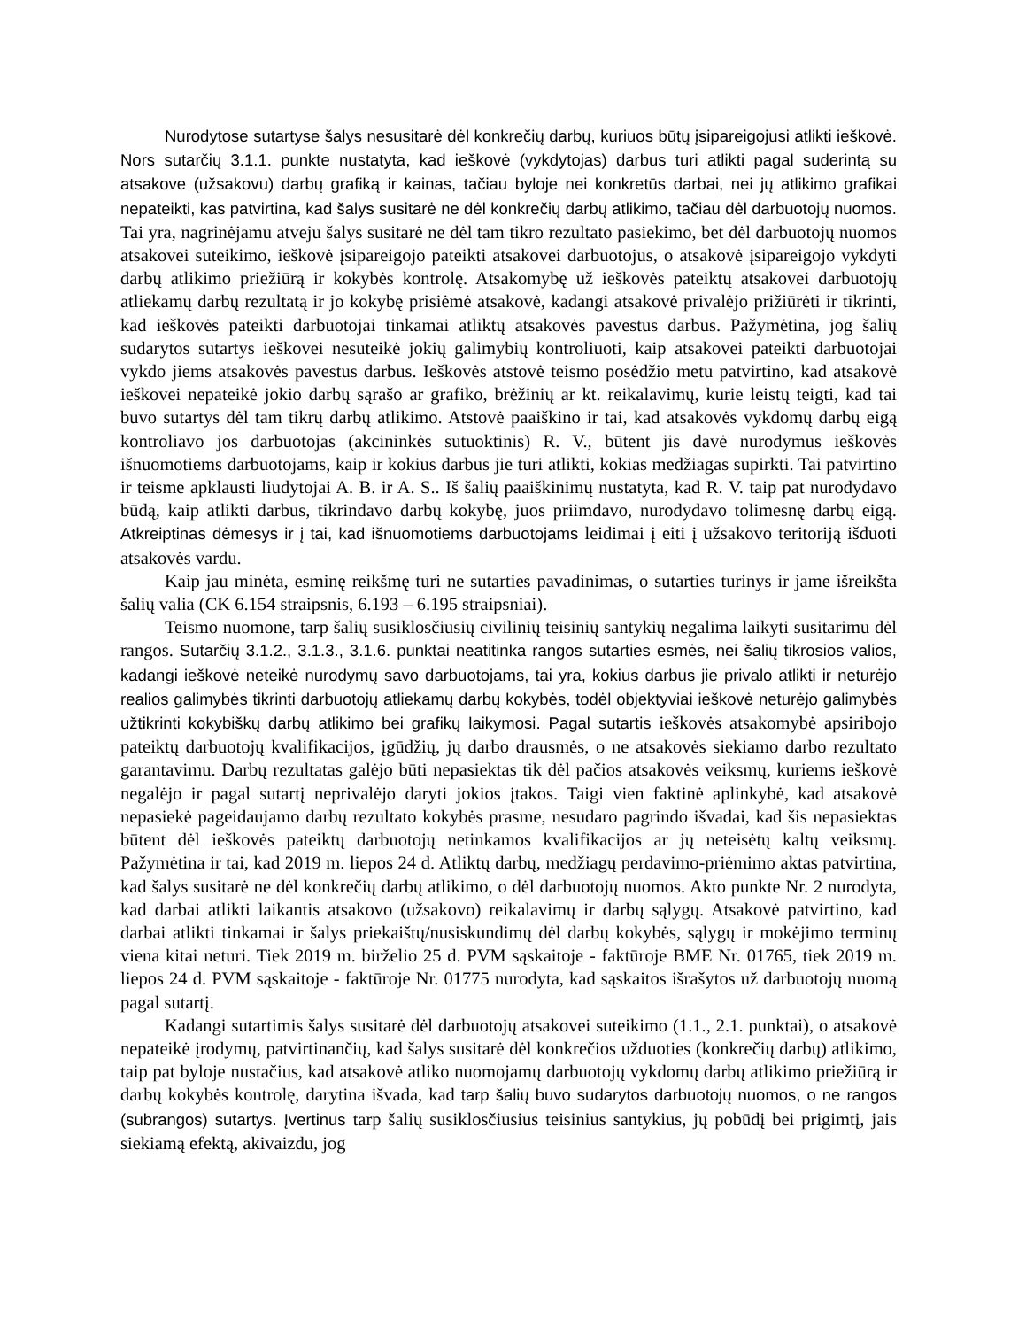Nurodytose sutartyse šalys nesusitarė dėl konkrečių darbų, kuriuos būtų įsipareigojusi atlikti ieškovė. Nors sutarčių 3.1.1. punkte nustatyta, kad ieškovė (vykdytojas) darbus turi atlikti pagal suderintą su atsakove (užsakovu) darbų grafiką ir kainas, tačiau byloje nei konkretūs darbai, nei jų atlikimo grafikai nepateikti, kas patvirtina, kad šalys susitarė ne dėl konkrečių darbų atlikimo, tačiau dėl darbuotojų nuomos. Tai yra, nagrinėjamu atveju šalys susitarė ne dėl tam tikro rezultato pasiekimo, bet dėl darbuotojų nuomos atsakovei suteikimo, ieškovė įsipareigojo pateikti atsakovei darbuotojus, o atsakovė įsipareigojo vykdyti darbų atlikimo priežiūrą ir kokybės kontrolę. Atsakomybę už ieškovės pateiktų atsakovei darbuotojų atliekamų darbų rezultatą ir jo kokybę prisiėmė atsakovė, kadangi atsakovė privalėjo prižiūrėti ir tikrinti, kad ieškovės pateikti darbuotojai tinkamai atliktų atsakovės pavestus darbus. Pažymėtina, jog šalių sudarytos sutartys ieškovei nesuteikė jokių galimybių kontroliuoti, kaip atsakovei pateikti darbuotojai vykdo jiems atsakovės pavestus darbus. Ieškovės atstovė teismo posėdžio metu patvirtino, kad atsakovė ieškovei nepateikė jokio darbų sąrašo ar grafiko, brėžinių ar kt. reikalavimų, kurie leistų teigti, kad tai buvo sutartys dėl tam tikrų darbų atlikimo. Atstovė paaiškino ir tai, kad atsakovės vykdomų darbų eigą kontroliavo jos darbuotojas (akcininkės sutuoktinis) R. V., būtent jis davė nurodymus ieškovės išnuomotiems darbuotojams, kaip ir kokius darbus jie turi atlikti, kokias medžiagas supirkti. Tai patvirtino ir teisme apklausti liudytojai A. B. ir A. S.. Iš šalių paaiškinimų nustatyta, kad R. V. taip pat nurodydavo būdą, kaip atlikti darbus, tikrindavo darbų kokybę, juos priimdavo, nurodydavo tolimesnę darbų eigą. Atkreiptinas dėmesys ir į tai, kad išnuomotiems darbuotojams leidimai į eiti į užsakovo teritoriją išduoti atsakovės vardu.
Kaip jau minėta, esminę reikšmę turi ne sutarties pavadinimas, o sutarties turinys ir jame išreikšta šalių valia (CK 6.154 straipsnis, 6.193 – 6.195 straipsniai).
Teismo nuomone, tarp šalių susiklosčiusių civilinių teisinių santykių negalima laikyti susitarimu dėl rangos. Sutarčių 3.1.2., 3.1.3., 3.1.6. punktai neatitinka rangos sutarties esmės, nei šalių tikrosios valios, kadangi ieškovė neteikė nurodymų savo darbuotojams, tai yra, kokius darbus jie privalo atlikti ir neturėjo realios galimybės tikrinti darbuotojų atliekamų darbų kokybės, todėl objektyviai ieškovė neturėjo galimybės užtikrinti kokybiškų darbų atlikimo bei grafikų laikymosi. Pagal sutartis ieškovės atsakomybė apsiribojo pateiktų darbuotojų kvalifikacijos, įgūdžių, jų darbo drausmės, o ne atsakovės siekiamo darbo rezultato garantavimu. Darbų rezultatas galėjo būti nepasiektas tik dėl pačios atsakovės veiksmų, kuriems ieškovė negalėjo ir pagal sutartį neprivalėjo daryti jokios įtakos. Taigi vien faktinė aplinkybė, kad atsakovė nepasiekė pageidaujamo darbų rezultato kokybės prasme, nesudaro pagrindo išvadai, kad šis nepasiektas būtent dėl ieškovės pateiktų darbuotojų netinkamos kvalifikacijos ar jų neteisėtų kaltų veiksmų. Pažymėtina ir tai, kad 2019 m. liepos 24 d. Atliktų darbų, medžiagų perdavimo-priėmimo aktas patvirtina, kad šalys susitarė ne dėl konkrečių darbų atlikimo, o dėl darbuotojų nuomos. Akto punkte Nr. 2 nurodyta, kad darbai atlikti laikantis atsakovo (užsakovo) reikalavimų ir darbų sąlygų. Atsakovė patvirtino, kad darbai atlikti tinkamai ir šalys priekaištų/nusiskundimų dėl darbų kokybės, sąlygų ir mokėjimo terminų viena kitai neturi. Tiek 2019 m. birželio 25 d. PVM sąskaitoje - faktūroje BME Nr. 01765, tiek 2019 m. liepos 24 d. PVM sąskaitoje - faktūroje Nr. 01775 nurodyta, kad sąskaitos išrašytos už darbuotojų nuomą pagal sutartį.
Kadangi sutartimis šalys susitarė dėl darbuotojų atsakovei suteikimo (1.1., 2.1. punktai), o atsakovė nepateikė įrodymų, patvirtinančių, kad šalys susitarė dėl konkrečios užduoties (konkrečių darbų) atlikimo, taip pat byloje nustačius, kad atsakovė atliko nuomojamų darbuotojų vykdomų darbų atlikimo priežiūrą ir darbų kokybės kontrolę, darytina išvada, kad tarp šalių buvo sudarytos darbuotojų nuomos, o ne rangos (subrangos) sutartys. Įvertinus tarp šalių susiklosčiusius teisinius santykius, jų pobūdį bei prigimtį, jais siekiamą efektą, akivaizdu, jog